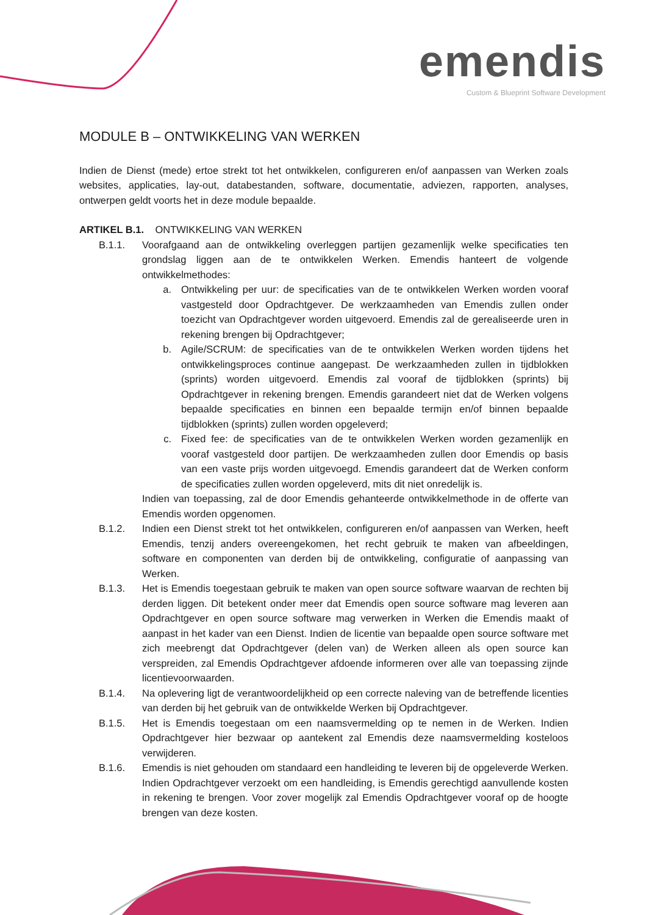emendis
Custom & Blueprint Software Development
MODULE B – ONTWIKKELING VAN WERKEN
Indien de Dienst (mede) ertoe strekt tot het ontwikkelen, configureren en/of aanpassen van Werken zoals websites, applicaties, lay-out, databestanden, software, documentatie, adviezen, rapporten, analyses, ontwerpen geldt voorts het in deze module bepaalde.
ARTIKEL B.1. ONTWIKKELING VAN WERKEN
B.1.1. Voorafgaand aan de ontwikkeling overleggen partijen gezamenlijk welke specificaties ten grondslag liggen aan de te ontwikkelen Werken. Emendis hanteert de volgende ontwikkelmethodes:
a. Ontwikkeling per uur: de specificaties van de te ontwikkelen Werken worden vooraf vastgesteld door Opdrachtgever. De werkzaamheden van Emendis zullen onder toezicht van Opdrachtgever worden uitgevoerd. Emendis zal de gerealiseerde uren in rekening brengen bij Opdrachtgever;
b. Agile/SCRUM: de specificaties van de te ontwikkelen Werken worden tijdens het ontwikkelingsproces continue aangepast. De werkzaamheden zullen in tijdblokken (sprints) worden uitgevoerd. Emendis zal vooraf de tijdblokken (sprints) bij Opdrachtgever in rekening brengen. Emendis garandeert niet dat de Werken volgens bepaalde specificaties en binnen een bepaalde termijn en/of binnen bepaalde tijdblokken (sprints) zullen worden opgeleverd;
c. Fixed fee: de specificaties van de te ontwikkelen Werken worden gezamenlijk en vooraf vastgesteld door partijen. De werkzaamheden zullen door Emendis op basis van een vaste prijs worden uitgevoegd. Emendis garandeert dat de Werken conform de specificaties zullen worden opgeleverd, mits dit niet onredelijk is.
Indien van toepassing, zal de door Emendis gehanteerde ontwikkelmethode in de offerte van Emendis worden opgenomen.
B.1.2. Indien een Dienst strekt tot het ontwikkelen, configureren en/of aanpassen van Werken, heeft Emendis, tenzij anders overeengekomen, het recht gebruik te maken van afbeeldingen, software en componenten van derden bij de ontwikkeling, configuratie of aanpassing van Werken.
B.1.3. Het is Emendis toegestaan gebruik te maken van open source software waarvan de rechten bij derden liggen. Dit betekent onder meer dat Emendis open source software mag leveren aan Opdrachtgever en open source software mag verwerken in Werken die Emendis maakt of aanpast in het kader van een Dienst. Indien de licentie van bepaalde open source software met zich meebrengt dat Opdrachtgever (delen van) de Werken alleen als open source kan verspreiden, zal Emendis Opdrachtgever afdoende informeren over alle van toepassing zijnde licentievoorwaarden.
B.1.4. Na oplevering ligt de verantwoordelijkheid op een correcte naleving van de betreffende licenties van derden bij het gebruik van de ontwikkelde Werken bij Opdrachtgever.
B.1.5. Het is Emendis toegestaan om een naamsvermelding op te nemen in de Werken. Indien Opdrachtgever hier bezwaar op aantekent zal Emendis deze naamsvermelding kosteloos verwijderen.
B.1.6. Emendis is niet gehouden om standaard een handleiding te leveren bij de opgeleverde Werken. Indien Opdrachtgever verzoekt om een handleiding, is Emendis gerechtigd aanvullende kosten in rekening te brengen. Voor zover mogelijk zal Emendis Opdrachtgever vooraf op de hoogte brengen van deze kosten.